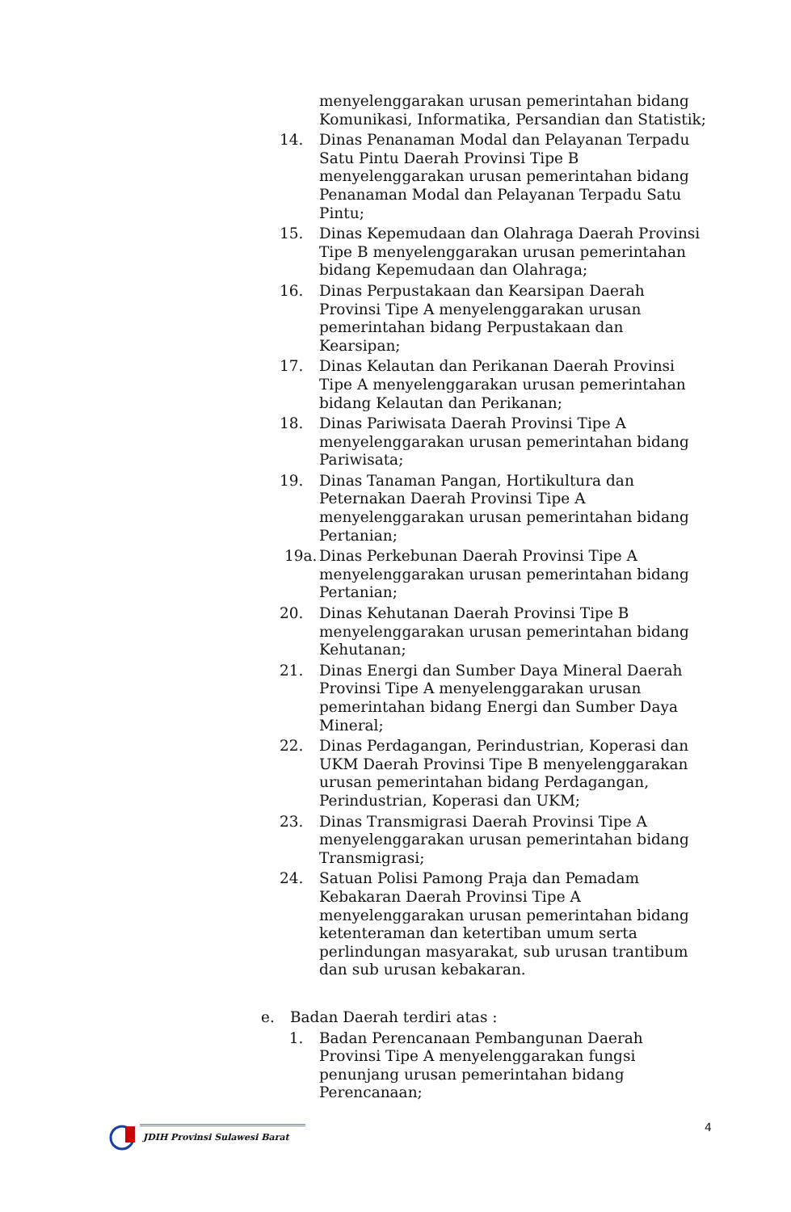menyelenggarakan urusan pemerintahan bidang Komunikasi, Informatika, Persandian dan Statistik;
14. Dinas Penanaman Modal dan Pelayanan Terpadu Satu Pintu Daerah Provinsi Tipe B menyelenggarakan urusan pemerintahan bidang Penanaman Modal dan Pelayanan Terpadu Satu Pintu;
15. Dinas Kepemudaan dan Olahraga Daerah Provinsi Tipe B menyelenggarakan urusan pemerintahan bidang Kepemudaan dan Olahraga;
16. Dinas Perpustakaan dan Kearsipan Daerah Provinsi Tipe A menyelenggarakan urusan pemerintahan bidang Perpustakaan dan Kearsipan;
17. Dinas Kelautan dan Perikanan Daerah Provinsi Tipe A menyelenggarakan urusan pemerintahan bidang Kelautan dan Perikanan;
18. Dinas Pariwisata Daerah Provinsi Tipe A menyelenggarakan urusan pemerintahan bidang Pariwisata;
19. Dinas Tanaman Pangan, Hortikultura dan Peternakan Daerah Provinsi Tipe A menyelenggarakan urusan pemerintahan bidang Pertanian;
19a. Dinas Perkebunan Daerah Provinsi Tipe A menyelenggarakan urusan pemerintahan bidang Pertanian;
20. Dinas Kehutanan Daerah Provinsi Tipe B menyelenggarakan urusan pemerintahan bidang Kehutanan;
21. Dinas Energi dan Sumber Daya Mineral Daerah Provinsi Tipe A menyelenggarakan urusan pemerintahan bidang Energi dan Sumber Daya Mineral;
22. Dinas Perdagangan, Perindustrian, Koperasi dan UKM Daerah Provinsi Tipe B menyelenggarakan urusan pemerintahan bidang Perdagangan, Perindustrian, Koperasi dan UKM;
23. Dinas Transmigrasi Daerah Provinsi Tipe A menyelenggarakan urusan pemerintahan bidang Transmigrasi;
24. Satuan Polisi Pamong Praja dan Pemadam Kebakaran Daerah Provinsi Tipe A menyelenggarakan urusan pemerintahan bidang ketenteraman dan ketertiban umum serta perlindungan masyarakat, sub urusan trantibum dan sub urusan kebakaran.
e. Badan Daerah terdiri atas :
1. Badan Perencanaan Pembangunan Daerah Provinsi Tipe A menyelenggarakan fungsi penunjang urusan pemerintahan bidang Perencanaan;
4
JDIH Provinsi Sulawesi Barat